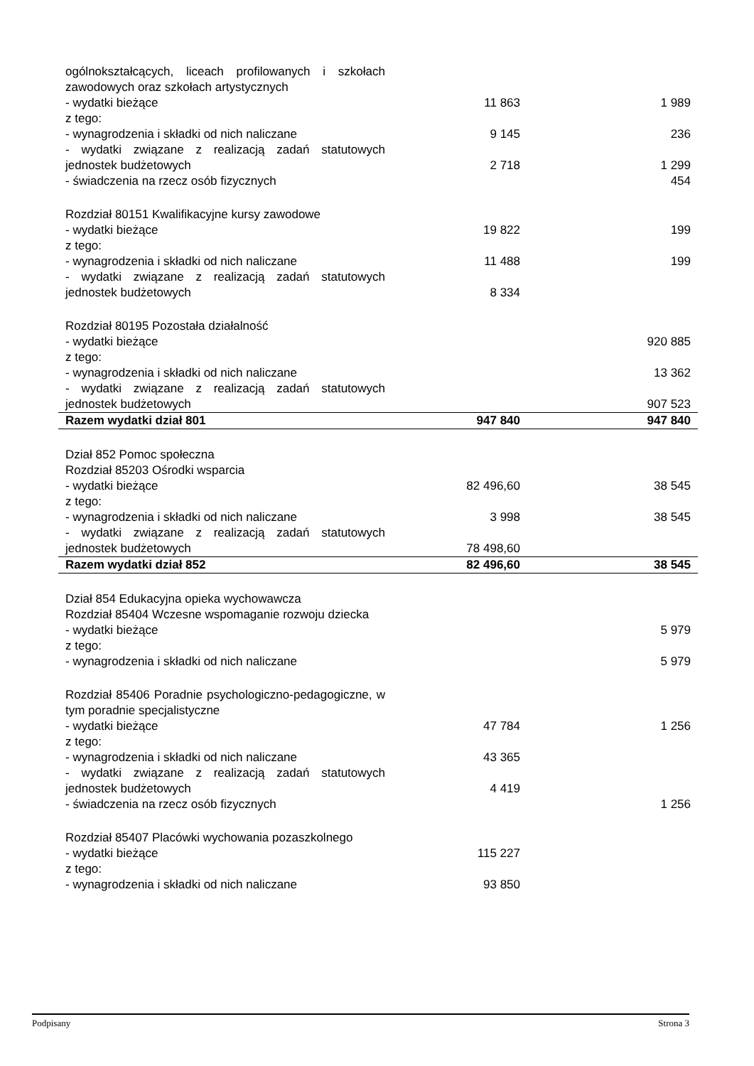| ogólnokształcących, liceach profilowanych i szkołach zawodowych oraz szkołach artystycznych | | |
| - wydatki bieżące | 11 863 | 1 989 |
| z tego: | | |
| - wynagrodzenia i składki od nich naliczane | 9 145 | 236 |
| - wydatki związane z realizacją zadań statutowych jednostek budżetowych | 2 718 | 1 299 |
| - świadczenia na rzecz osób fizycznych | | 454 |
| Rozdział 80151 Kwalifikacyjne kursy zawodowe | | |
| - wydatki bieżące | 19 822 | 199 |
| z tego: | | |
| - wynagrodzenia i składki od nich naliczane | 11 488 | 199 |
| - wydatki związane z realizacją zadań statutowych jednostek budżetowych | 8 334 | |
| Rozdział 80195 Pozostała działalność | | |
| - wydatki bieżące | | 920 885 |
| z tego: | | |
| - wynagrodzenia i składki od nich naliczane | | 13 362 |
| - wydatki związane z realizacją zadań statutowych jednostek budżetowych | | 907 523 |
| Razem wydatki dział 801 | 947 840 | 947 840 |
| Dział 852 Pomoc społeczna | | |
| Rozdział 85203 Ośrodki wsparcia | | |
| - wydatki bieżące | 82 496,60 | 38 545 |
| z tego: | | |
| - wynagrodzenia i składki od nich naliczane | 3 998 | 38 545 |
| - wydatki związane z realizacją zadań statutowych jednostek budżetowych | 78 498,60 | |
| Razem wydatki dział 852 | 82 496,60 | 38 545 |
| Dział 854 Edukacyjna opieka wychowawcza | | |
| Rozdział 85404 Wczesne wspomaganie rozwoju dziecka | | |
| - wydatki bieżące | | 5 979 |
| z tego: | | |
| - wynagrodzenia i składki od nich naliczane | | 5 979 |
| Rozdział 85406 Poradnie psychologiczno-pedagogiczne, w tym poradnie specjalistyczne | | |
| - wydatki bieżące | 47 784 | 1 256 |
| z tego: | | |
| - wynagrodzenia i składki od nich naliczane | 43 365 | |
| - wydatki związane z realizacją zadań statutowych jednostek budżetowych | 4 419 | |
| - świadczenia na rzecz osób fizycznych | | 1 256 |
| Rozdział 85407 Placówki wychowania pozaszkolnego | | |
| - wydatki bieżące | 115 227 | |
| z tego: | | |
| - wynagrodzenia i składki od nich naliczane | 93 850 | |
Podpisany Strona 3